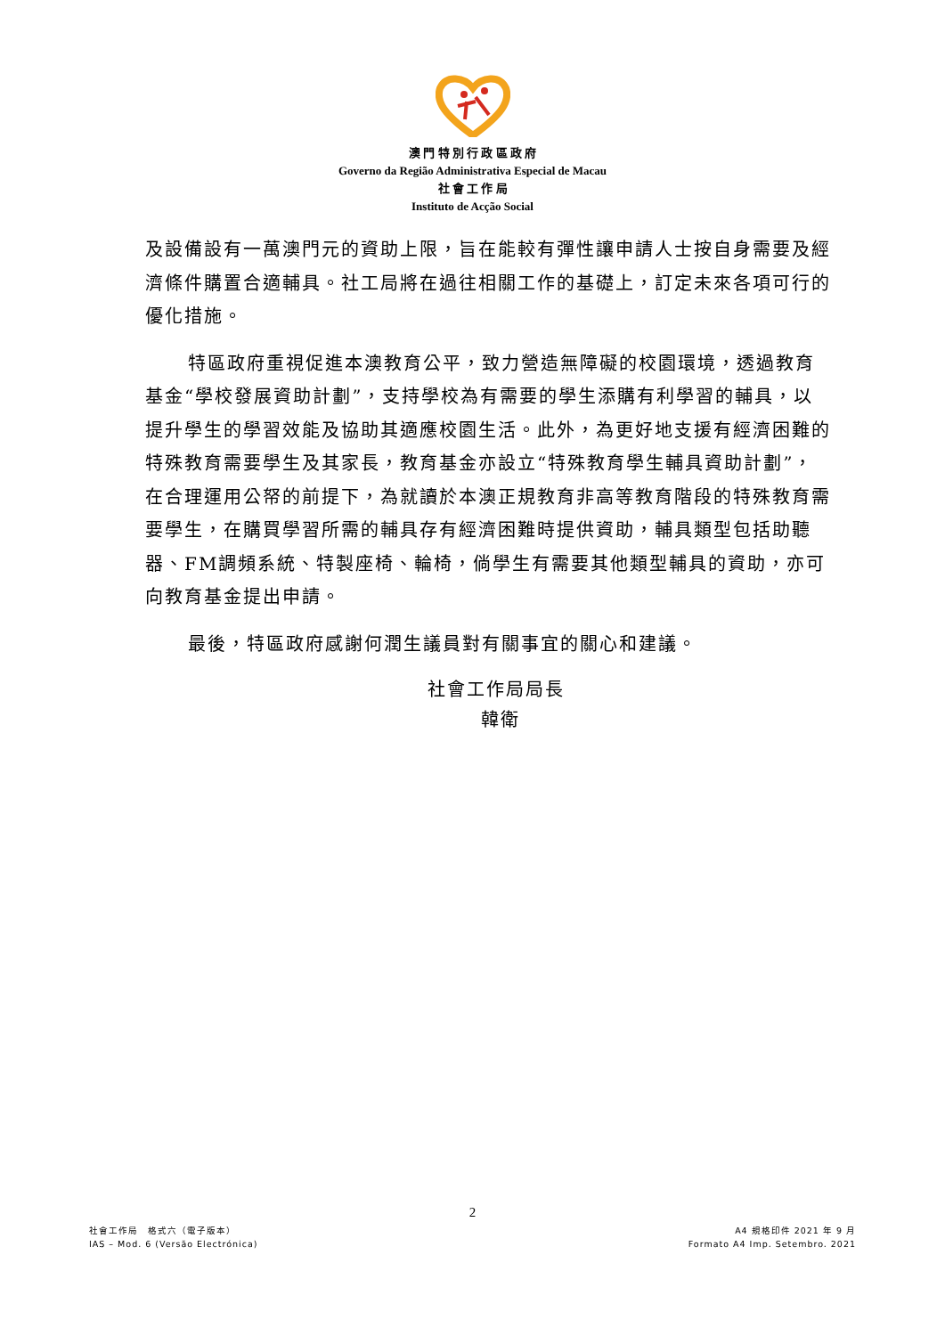澳 門 特 別 行 政 區 政 府
Governo da Região Administrativa Especial de Macau
社 會 工 作 局
Instituto de Acção Social
及設備設有一萬澳門元的資助上限，旨在能較有彈性讓申請人士按自身需要及經濟條件購置合適輔具。社工局將在過往相關工作的基礎上，訂定未來各項可行的優化措施。
特區政府重視促進本澳教育公平，致力營造無障礙的校園環境，透過教育基金“學校發展資助計劃”，支持學校為有需要的學生添購有利學習的輔具，以提升學生的學習效能及協助其適應校園生活。此外，為更好地支援有經濟困難的特殊教育需要學生及其家長，教育基金亦設立“特殊教育學生輔具資助計劃”，在合理運用公帑的前提下，為就讀於本澳正規教育非高等教育階段的特殊教育需要學生，在購買學習所需的輔具存有經濟困難時提供資助，輔具類型包括助聽器、FM調頻系統、特製座椅、輪椅，倘學生有需要其他類型輔具的資助，亦可向教育基金提出申請。
最後，特區政府感謝何潤生議員對有關事宜的關心和建議。
社會工作局局長
韓衛
2
社會工作局　格式六（電子版本）
IAS – Mod. 6 (Versão Electrónica)
A4 規格印件 2021 年 9 月
Formato A4 Imp. Setembro. 2021